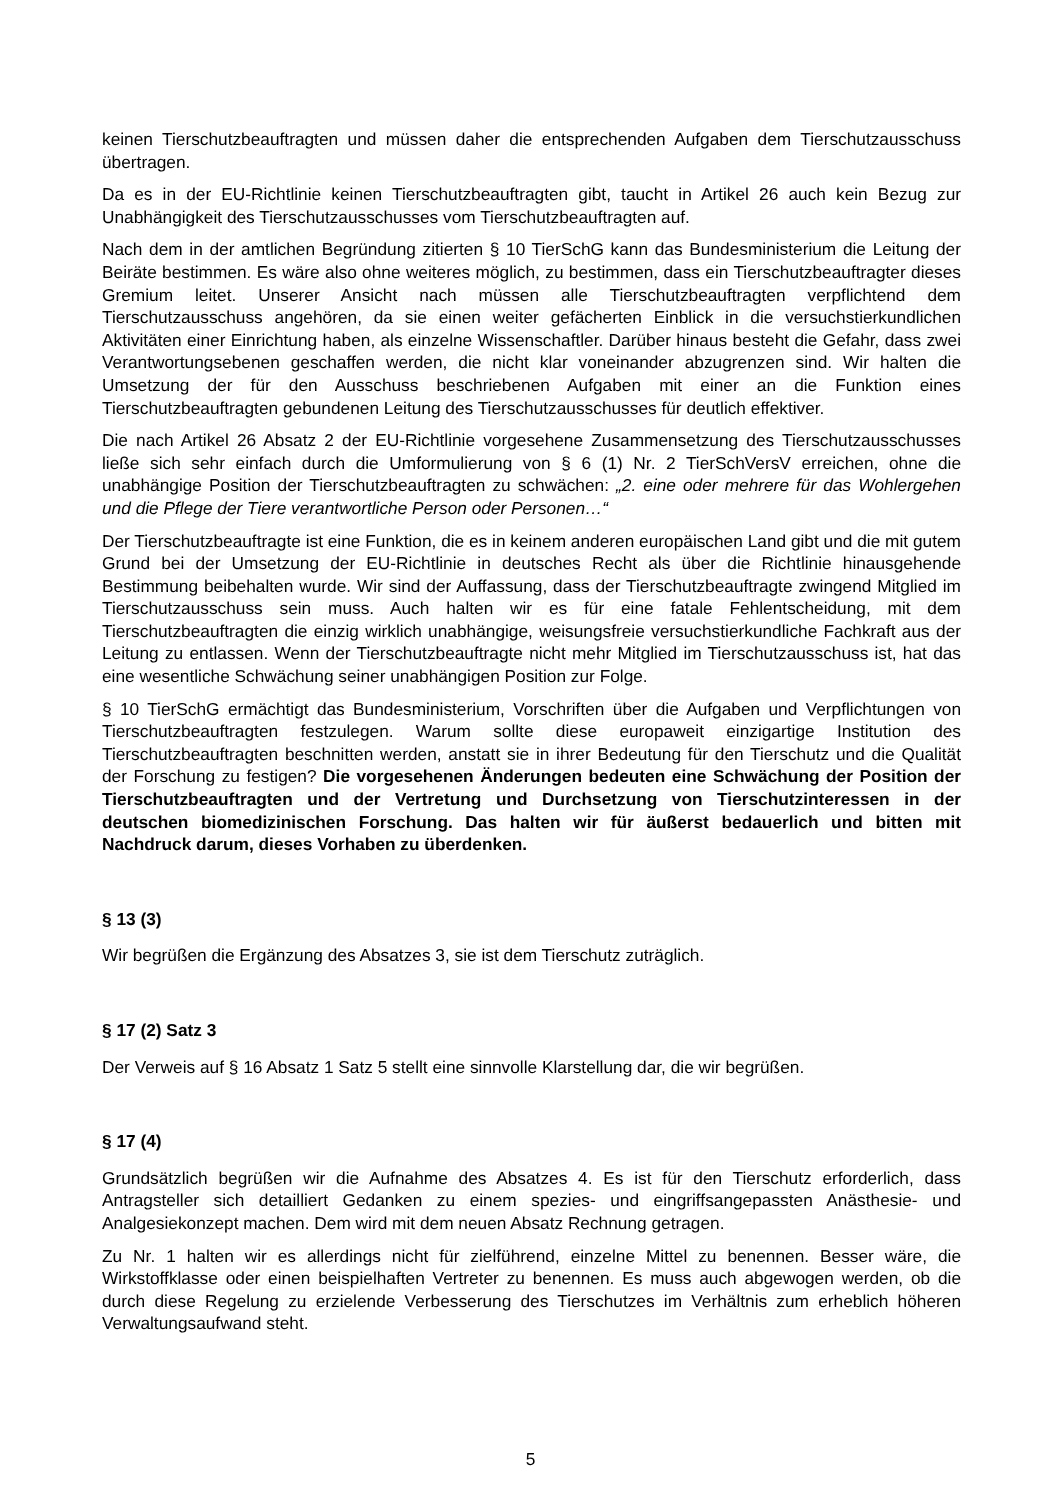keinen Tierschutzbeauftragten und müssen daher die entsprechenden Aufgaben dem Tierschutzausschuss übertragen.
Da es in der EU-Richtlinie keinen Tierschutzbeauftragten gibt, taucht in Artikel 26 auch kein Bezug zur Unabhängigkeit des Tierschutzausschusses vom Tierschutzbeauftragten auf.
Nach dem in der amtlichen Begründung zitierten § 10 TierSchG kann das Bundesministerium die Leitung der Beiräte bestimmen. Es wäre also ohne weiteres möglich, zu bestimmen, dass ein Tierschutzbeauftragter dieses Gremium leitet. Unserer Ansicht nach müssen alle Tierschutzbeauftragten verpflichtend dem Tierschutzausschuss angehören, da sie einen weiter gefächerten Einblick in die versuchstierkundlichen Aktivitäten einer Einrichtung haben, als einzelne Wissenschaftler. Darüber hinaus besteht die Gefahr, dass zwei Verantwortungsebenen geschaffen werden, die nicht klar voneinander abzugrenzen sind. Wir halten die Umsetzung der für den Ausschuss beschriebenen Aufgaben mit einer an die Funktion eines Tierschutzbeauftragten gebundenen Leitung des Tierschutzausschusses für deutlich effektiver.
Die nach Artikel 26 Absatz 2 der EU-Richtlinie vorgesehene Zusammensetzung des Tierschutzausschusses ließe sich sehr einfach durch die Umformulierung von § 6 (1) Nr. 2 TierSchVersV erreichen, ohne die unabhängige Position der Tierschutzbeauftragten zu schwächen: „2. eine oder mehrere für das Wohlergehen und die Pflege der Tiere verantwortliche Person oder Personen…“
Der Tierschutzbeauftragte ist eine Funktion, die es in keinem anderen europäischen Land gibt und die mit gutem Grund bei der Umsetzung der EU-Richtlinie in deutsches Recht als über die Richtlinie hinausgehende Bestimmung beibehalten wurde. Wir sind der Auffassung, dass der Tierschutzbeauftragte zwingend Mitglied im Tierschutzausschuss sein muss. Auch halten wir es für eine fatale Fehlentscheidung, mit dem Tierschutzbeauftragten die einzig wirklich unabhängige, weisungsfreie versuchstierkundliche Fachkraft aus der Leitung zu entlassen. Wenn der Tierschutzbeauftragte nicht mehr Mitglied im Tierschutzausschuss ist, hat das eine wesentliche Schwächung seiner unabhängigen Position zur Folge.
§ 10 TierSchG ermächtigt das Bundesministerium, Vorschriften über die Aufgaben und Verpflichtungen von Tierschutzbeauftragten festzulegen. Warum sollte diese europaweit einzigartige Institution des Tierschutzbeauftragten beschnitten werden, anstatt sie in ihrer Bedeutung für den Tierschutz und die Qualität der Forschung zu festigen? Die vorgesehenen Änderungen bedeuten eine Schwächung der Position der Tierschutzbeauftragten und der Vertretung und Durchsetzung von Tierschutzinteressen in der deutschen biomedizinischen Forschung. Das halten wir für äußerst bedauerlich und bitten mit Nachdruck darum, dieses Vorhaben zu überdenken.
§ 13 (3)
Wir begrüßen die Ergänzung des Absatzes 3, sie ist dem Tierschutz zuträglich.
§ 17 (2) Satz 3
Der Verweis auf § 16 Absatz 1 Satz 5 stellt eine sinnvolle Klarstellung dar, die wir begrüßen.
§ 17 (4)
Grundsätzlich begrüßen wir die Aufnahme des Absatzes 4. Es ist für den Tierschutz erforderlich, dass Antragsteller sich detailliert Gedanken zu einem spezies- und eingriffsangepassten Anästhesie- und Analgesiekonzept machen. Dem wird mit dem neuen Absatz Rechnung getragen.
Zu Nr. 1 halten wir es allerdings nicht für zielführend, einzelne Mittel zu benennen. Besser wäre, die Wirkstoffklasse oder einen beispielhaften Vertreter zu benennen. Es muss auch abgewogen werden, ob die durch diese Regelung zu erzielende Verbesserung des Tierschutzes im Verhältnis zum erheblich höheren Verwaltungsaufwand steht.
5